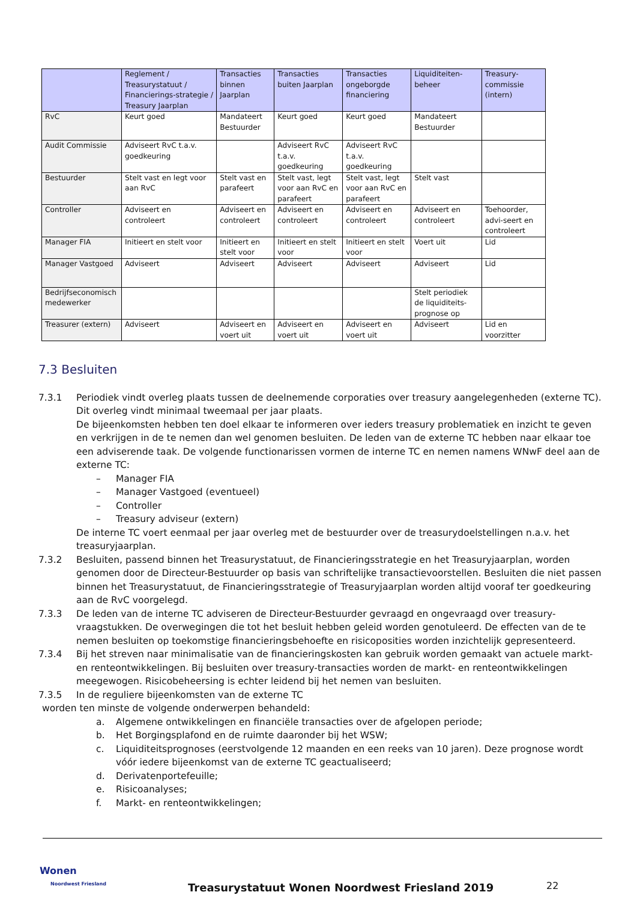| | Reglement / Treasurystatuut / Financierings-strategie / Treasury Jaarplan | Transacties binnen Jaarplan | Transacties buiten Jaarplan | Transacties ongeborgde financiering | Liquiditeiten-beheer | Treasury-commissie (intern) |
| --- | --- | --- | --- | --- | --- | --- |
| RvC | Keurt goed | Mandateert Bestuurder | Keurt goed | Keurt goed | Mandateert Bestuurder | |
| Audit Commissie | Adviseert RvC t.a.v. goedkeuring | | Adviseert RvC t.a.v. goedkeuring | Adviseert RvC t.a.v. goedkeuring | | |
| Bestuurder | Stelt vast en legt voor aan RvC | Stelt vast en parafeert | Stelt vast, legt voor aan RvC en parafeert | Stelt vast, legt voor aan RvC en parafeert | Stelt vast | |
| Controller | Adviseert en controleert | Adviseert en controleert | Adviseert en controleert | Adviseert en controleert | Adviseert en controleert | Toehoorder, advi-seert en controleert |
| Manager FIA | Initieert en stelt voor | Initieert en stelt voor | Initieert en stelt voor | Initieert en stelt voor | Voert uit | Lid |
| Manager Vastgoed | Adviseert | Adviseert | Adviseert | Adviseert | Adviseert | Lid |
| Bedrijfseconomisch medewerker | | | | | Stelt periodiek de liquiditeits-prognose op | |
| Treasurer (extern) | Adviseert | Adviseert en voert uit | Adviseert en voert uit | Adviseert en voert uit | Adviseert | Lid en voorzitter |
7.3 Besluiten
7.3.1 Periodiek vindt overleg plaats tussen de deelnemende corporaties over treasury aangelegenheden (externe TC). Dit overleg vindt minimaal tweemaal per jaar plaats.
De bijeenkomsten hebben ten doel elkaar te informeren over ieders treasury problematiek en inzicht te geven en verkrijgen in de te nemen dan wel genomen besluiten. De leden van de externe TC hebben naar elkaar toe een adviserende taak. De volgende functionarissen vormen de interne TC en nemen namens WNwF deel aan de externe TC:
– Manager FIA
– Manager Vastgoed (eventueel)
– Controller
– Treasury adviseur (extern)
De interne TC voert eenmaal per jaar overleg met de bestuurder over de treasurydoelstellingen n.a.v. het treasuryjaarplan.
7.3.2 Besluiten, passend binnen het Treasurystatuut, de Financieringsstrategie en het Treasuryjaarplan, worden genomen door de Directeur-Bestuurder op basis van schriftelijke transactievoorstellen. Besluiten die niet passen binnen het Treasurystatuut, de Financieringsstrategie of Treasuryjaarplan worden altijd vooraf ter goedkeuring aan de RvC voorgelegd.
7.3.3 De leden van de interne TC adviseren de Directeur-Bestuurder gevraagd en ongevraagd over treasury-vraagstukken. De overwegingen die tot het besluit hebben geleid worden genotuleerd. De effecten van de te nemen besluiten op toekomstige financieringsbehoefte en risicoposities worden inzichtelijk gepresenteerd.
7.3.4 Bij het streven naar minimalisatie van de financieringskosten kan gebruik worden gemaakt van actuele markt- en renteontwikkelingen. Bij besluiten over treasury-transacties worden de markt- en renteontwikkelingen meegewogen. Risicobeheersing is echter leidend bij het nemen van besluiten.
7.3.5 In de reguliere bijeenkomsten van de externe TC
worden ten minste de volgende onderwerpen behandeld:
a. Algemene ontwikkelingen en financiële transacties over de afgelopen periode;
b. Het Borgingsplafond en de ruimte daaronder bij het WSW;
c. Liquiditeitsprognoses (eerstvolgende 12 maanden en een reeks van 10 jaren). Deze prognose wordt vóór iedere bijeenkomst van de externe TC geactualiseerd;
d. Derivatenportefeuille;
e. Risicoanalyses;
f. Markt- en renteontwikkelingen;
Wonen
Noordwest Friesland
Treasurystatuut Wonen Noordwest Friesland 2019
22